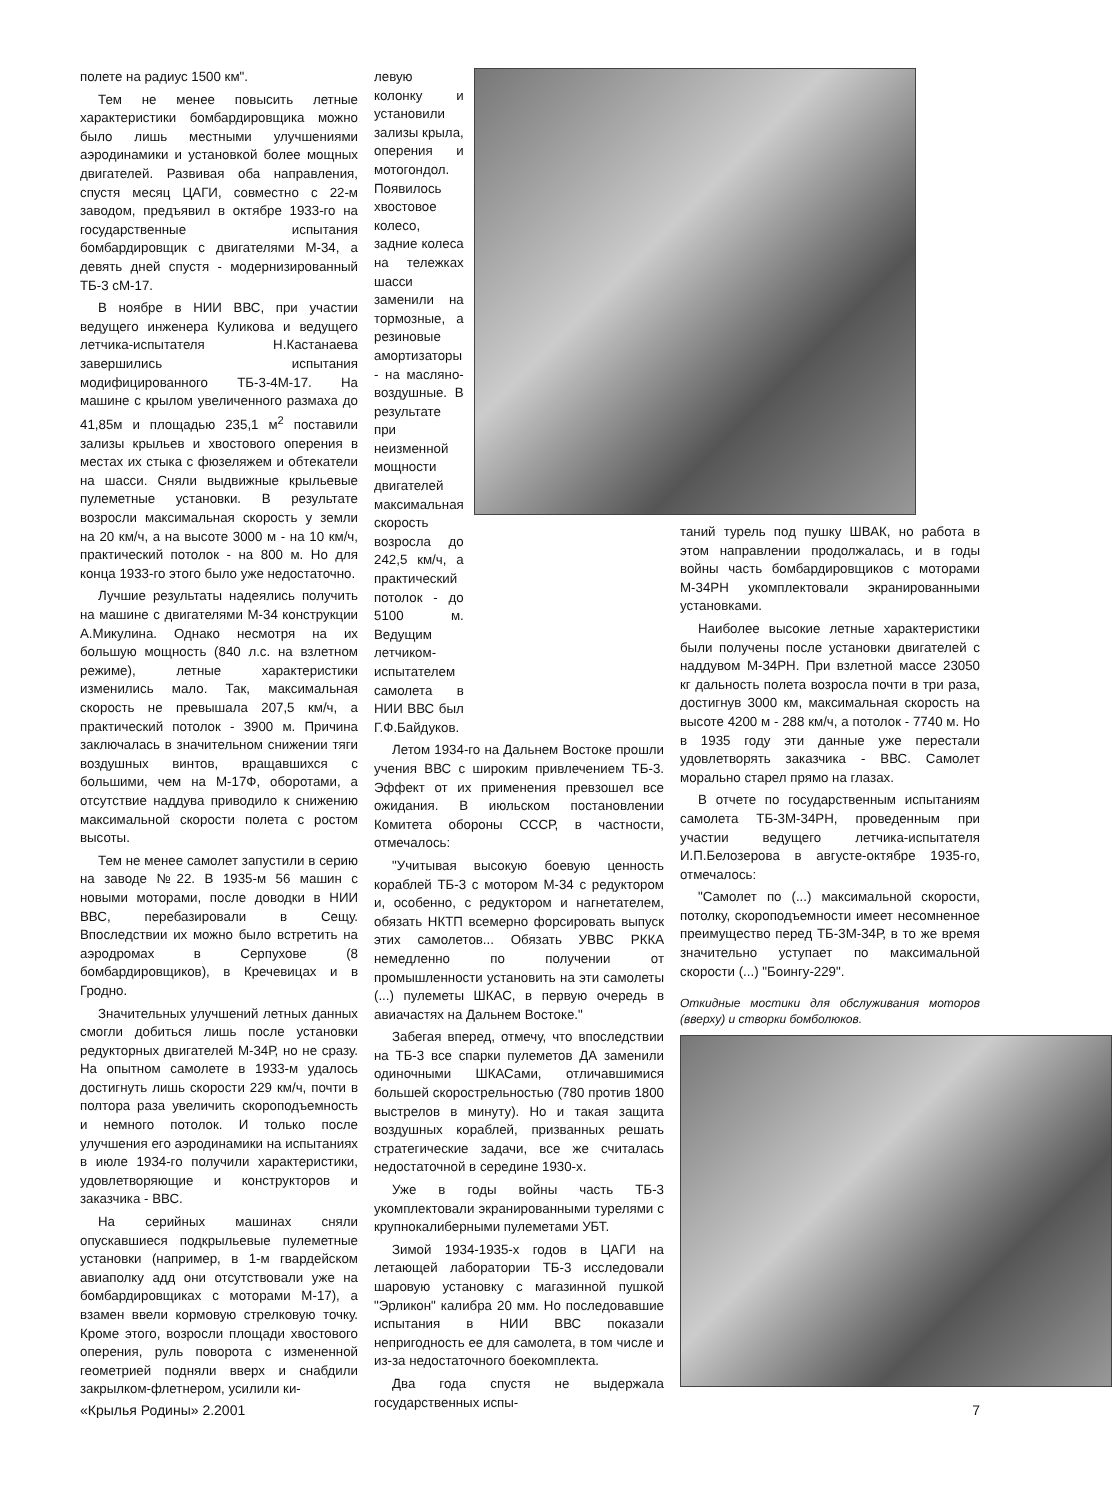полете на радиус 1500 км".
Тем не менее повысить летные характеристики бомбардировщика можно было лишь местными улучшениями аэродинамики и установкой более мощных двигателей. Развивая оба направления, спустя месяц ЦАГИ, совместно с 22-м заводом, предъявил в октябре 1933-го на государственные испытания бомбардировщик с двигателями М-34, а девять дней спустя - модернизированный ТБ-3 сМ-17.
В ноябре в НИИ ВВС, при участии ведущего инженера Куликова и ведущего летчика-испытателя Н.Кастанаева завершились испытания модифицированного ТБ-3-4М-17. На машине с крылом увеличенного размаха до 41,85м и площадью 235,1 м<sup>2</sup> поставили зализы крыльев и хвостового оперения в местах их стыка с фюзеляжем и обтекатели на шасси. Сняли выдвижные крыльевые пулеметные установки. В результате возросли максимальная скорость у земли на 20 км/ч, а на высоте 3000 м - на 10 км/ч, практический потолок - на 800 м. Но для конца 1933-го этого было уже недостаточно.
Лучшие результаты надеялись получить на машине с двигателями М-34 конструкции А.Микулина. Однако несмотря на их большую мощность (840 л.с. на взлетном режиме), летные характеристики изменились мало. Так, максимальная скорость не превышала 207,5 км/ч, а практический потолок - 3900 м. Причина заключалась в значительном снижении тяги воздушных винтов, вращавшихся с большими, чем на М-17Ф, оборотами, а отсутствие наддува приводило к снижению максимальной скорости полета с ростом высоты.
Тем не менее самолет запустили в серию на заводе №22. В 1935-м 56 машин с новыми моторами, после доводки в НИИ ВВС, перебазировали в Сещу. Впоследствии их можно было встретить на аэродромах в Серпухове (8 бомбардировщиков), в Кречевицах и в Гродно.
Значительных улучшений летных данных смогли добиться лишь после установки редукторных двигателей М-34Р, но не сразу. На опытном самолете в 1933-м удалось достигнуть лишь скорости 229 км/ч, почти в полтора раза увеличить скороподъемность и немного потолок. И только после улучшения его аэродинамики на испытаниях в июле 1934-го получили характеристики, удовлетворяющие и конструкторов и заказчика - ВВС.
На серийных машинах сняли опускавшиеся подкрыльевые пулеметные установки (например, в 1-м гвардейском авиаполку адд они отсутствовали уже на бомбардировщиках с моторами М-17), а взамен ввели кормовую стрелковую точку. Кроме этого, возросли площади хвостового оперения, руль поворота с измененной геометрией подняли вверх и снабдили закрылком-флетнером, усилили ки-
левую колонку и установили зализы крыла, оперения и мотогондол. Появилось хвостовое колесо, задние колеса на тележках шасси заменили на тормозные, а резиновые амортизаторы - на масляно-воздушные. В результате при неизменной мощности двигателей максимальная скорость возросла до 242,5 км/ч, а практический потолок - до 5100 м. Ведущим летчиком-испытателем самолета в НИИ ВВС был Г.Ф.Байдуков.
Летом 1934-го на Дальнем Востоке прошли учения ВВС с широким привлечением ТБ-3. Эффект от их применения превзошел все ожидания. В июльском постановлении Комитета обороны СССР, в частности, отмечалось:
"Учитывая высокую боевую ценность кораблей ТБ-3 с мотором М-34 с редуктором и, особенно, с редуктором и нагнетателем, обязать НКТП всемерно форсировать выпуск этих самолетов... Обязать УВВС РККА немедленно по получении от промышленности установить на эти самолеты (...) пулеметы ШКАС, в первую очередь в авиачастях на Дальнем Востоке."
Забегая вперед, отмечу, что впоследствии на ТБ-3 все спарки пулеметов ДА заменили одиночными ШКАСами, отличавшимися большей скорострельностью (780 против 1800 выстрелов в минуту). Но и такая защита воздушных кораблей, призванных решать стратегические задачи, все же считалась недостаточной в середине 1930-х.
Уже в годы войны часть ТБ-3 укомплектовали экранированными турелями с крупнокалиберными пулеметами УБТ.
Зимой 1934-1935-х годов в ЦАГИ на летающей лаборатории ТБ-3 исследовали шаровую установку с магазинной пушкой "Эрликон" калибра 20 мм. Но последовавшие испытания в НИИ ВВС показали непригодность ее для самолета, в том числе и из-за недостаточного боекомплекта.
Два года спустя не выдержала государственных испы-
таний турель под пушку ШВАК, но работа в этом направлении продолжалась, и в годы войны часть бомбардировщиков с моторами М-34РН укомплектовали экранированными установками.
Наиболее высокие летные характеристики были получены после установки двигателей с наддувом М-34РН. При взлетной массе 23050 кг дальность полета возросла почти в три раза, достигнув 3000 км, максимальная скорость на высоте 4200 м - 288 км/ч, а потолок - 7740 м. Но в 1935 году эти данные уже перестали удовлетворять заказчика - ВВС. Самолет морально старел прямо на глазах.
В отчете по государственным испытаниям самолета ТБ-3М-34РН, проведенным при участии ведущего летчика-испытателя И.П.Белозерова в августе-октябре 1935-го, отмечалось:
"Самолет по (...) максимальной скорости, потолку, скороподъемности имеет несомненное преимущество перед ТБ-3М-34Р, в то же время значительно уступает по максимальной скорости (...) "Боингу-229".
Откидные мостики для обслуживания моторов (вверху) и створки бомболюков.
«Крылья Родины» 2.2001 7